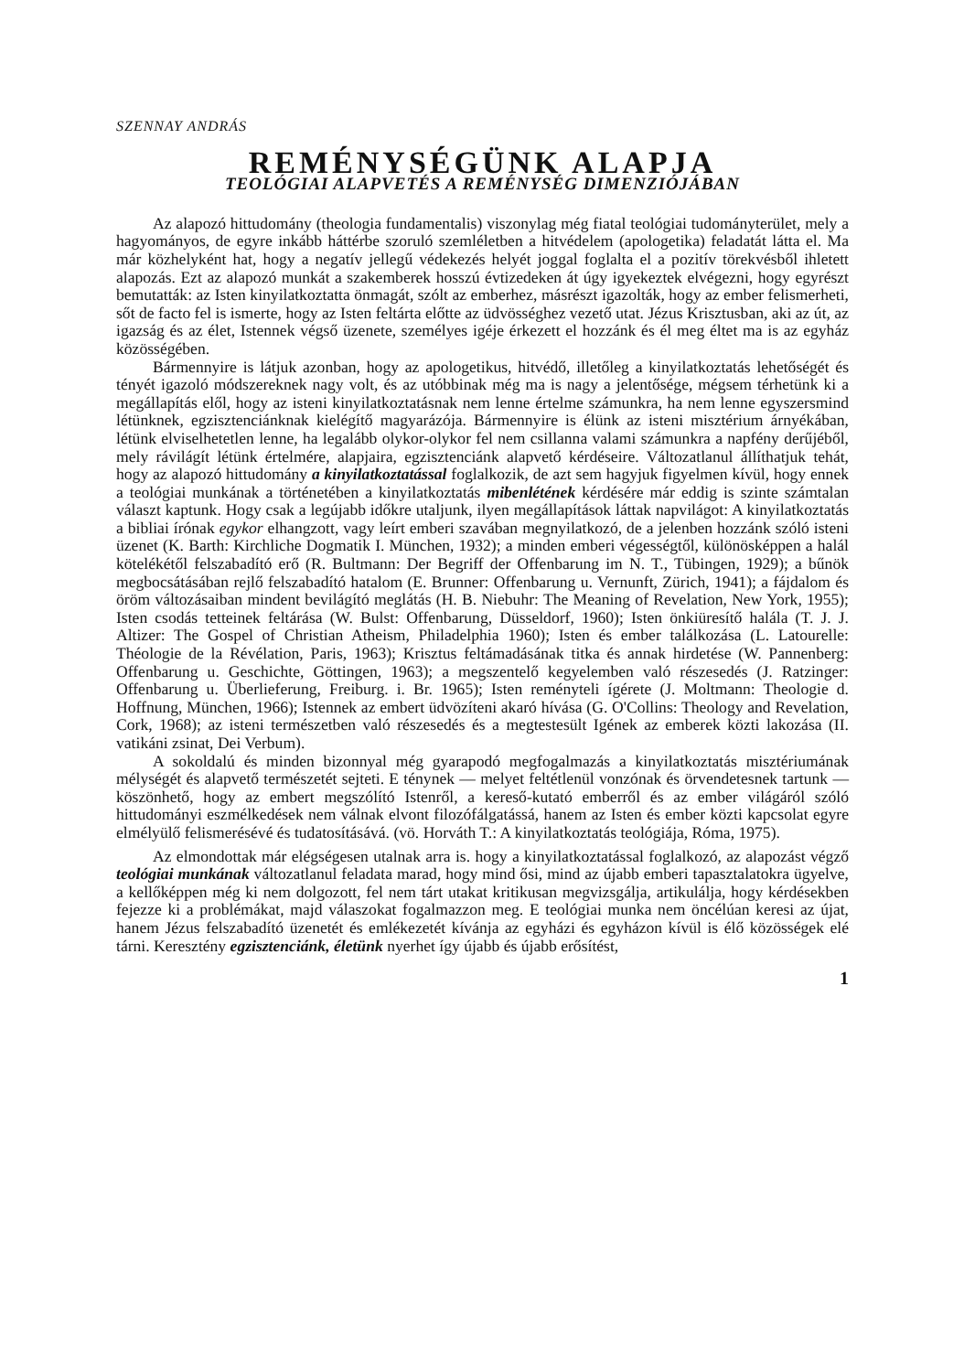SZENNAY ANDRÁS
REMÉNYSÉGÜNK ALAPJA
TEOLÓGIAI ALAPVETÉS A REMÉNYSÉG DIMENZIÓJÁBAN
Az alapozó hittudomány (theologia fundamentalis) viszonylag még fiatal teológiai tudományterület, mely a hagyományos, de egyre inkább háttérbe szoruló szemléletben a hitvédelem (apologetika) feladatát látta el. Ma már közhelyként hat, hogy a negatív jellegű védekezés helyét joggal foglalta el a pozitív törekvésből ihletett alapozás. Ezt az alapozó munkát a szakemberek hosszú évtizedeken át úgy igyekeztek elvégezni, hogy egyrészt bemutatták: az Isten kinyilatkoztatta önmagát, szólt az emberhez, másrészt igazolták, hogy az ember felismerheti, sőt de facto fel is ismerte, hogy az Isten feltárta előtte az üdvösséghez vezető utat. Jézus Krisztusban, aki az út, az igazság és az élet, Istennek végső üzenete, személyes igéje érkezett el hozzánk és él meg éltet ma is az egyház közösségében.
Bármennyire is látjuk azonban, hogy az apologetikus, hitvédő, illetőleg a kinyilatkoztatás lehetőségét és tényét igazoló módszereknek nagy volt, és az utóbbinak még ma is nagy a jelentősége, mégsem térhetünk ki a megállapítás elől, hogy az isteni kinyilatkoztatásnak nem lenne értelme számunkra, ha nem lenne egyszersmind létünknek, egzisztenciánknak kielégítő magyarázója. Bármennyire is élünk az isteni misztérium árnyékában, létünk elviselhetetlen lenne, ha legalább olykor-olykor fel nem csillanna valami számunkra a napfény derűjéből, mely rávilágít létünk értelmére, alapjaira, egzisztenciánk alapvető kérdéseire. Változatlanul állíthatjuk tehát, hogy az alapozó hittudomány a kinyilatkoztatással foglalkozik, de azt sem hagyjuk figyelmen kívül, hogy ennek a teológiai munkának a történetében a kinyilatkoztatás mibenlétének kérdésére már eddig is szinte számtalan választ kaptunk. Hogy csak a legújabb időkre utaljunk, ilyen megállapítások láttak napvilágot: A kinyilatkoztatás a bibliai írónak egykor elhangzott, vagy leírt emberi szavában megnyilatkozó, de a jelenben hozzánk szóló isteni üzenet (K. Barth: Kirchliche Dogmatik I. München, 1932); a minden emberi végességtől, különösképpen a halál kötelékétől felszabadító erő (R. Bultmann: Der Begriff der Offenbarung im N. T., Tübingen, 1929); a bűnök megbocsátásában rejlő felszabadító hatalom (E. Brunner: Offenbarung u. Vernunft, Zürich, 1941); a fájdalom és öröm változásaiban mindent bevilágító meglátás (H. B. Niebuhr: The Meaning of Revelation, New York, 1955); Isten csodás tetteinek feltárása (W. Bulst: Offenbarung, Düsseldorf, 1960); Isten önkiüresítő halála (T. J. J. Altizer: The Gospel of Christian Atheism, Philadelphia 1960); Isten és ember találkozása (L. Latourelle: Théologie de la Révélation, Paris, 1963); Krisztus feltámadásának titka és annak hirdetése (W. Pannenberg: Offenbarung u. Geschichte, Göttingen, 1963); a megszentelő kegyelemben való részesedés (J. Ratzinger: Offenbarung u. Überlieferung, Freiburg. i. Br. 1965); Isten reményteli ígérete (J. Moltmann: Theologie d. Hoffnung, München, 1966); Istennek az embert üdvözíteni akaró hívása (G. O'Collins: Theology and Revelation, Cork, 1968); az isteni természetben való részesedés és a megtestesült Igének az emberek közti lakozása (II. vatikáni zsinat, Dei Verbum).
A sokoldalú és minden bizonnyal még gyarapodó megfogalmazás a kinyilatkoztatás misztériumának mélységét és alapvető természetét sejteti. E ténynek — melyet feltétlenül vonzónak és örvendetesnek tartunk — köszönhető, hogy az embert megszólító Istenről, a kereső-kutató emberről és az ember világáról szóló hittudományi eszmélkedések nem válnak elvont filozófálgatássá, hanem az Isten és ember közti kapcsolat egyre elmélyülő felismerésévé és tudatosításává. (vö. Horváth T.: A kinyilatkoztatás teológiája, Róma, 1975).
Az elmondottak már elégségesen utalnak arra is. hogy a kinyilatkoztatással foglalkozó, az alapozást végző teológiai munkának változatlanul feladata marad, hogy mind ősi, mind az újabb emberi tapasztalatokra ügyelve, a kellőképpen még ki nem dolgozott, fel nem tárt utakat kritikusan megvizsgálja, artikulálja, hogy kérdésekben fejezze ki a problémákat, majd válaszokat fogalmazzon meg. E teológiai munka nem öncélúan keresi az újat, hanem Jézus felszabadító üzenetét és emlékezetét kívánja az egyházi és egyházon kívül is élő közösségek elé tárni. Keresztény egzisztenciánk, életünk nyerhet így újabb és újabb erősítést,
1